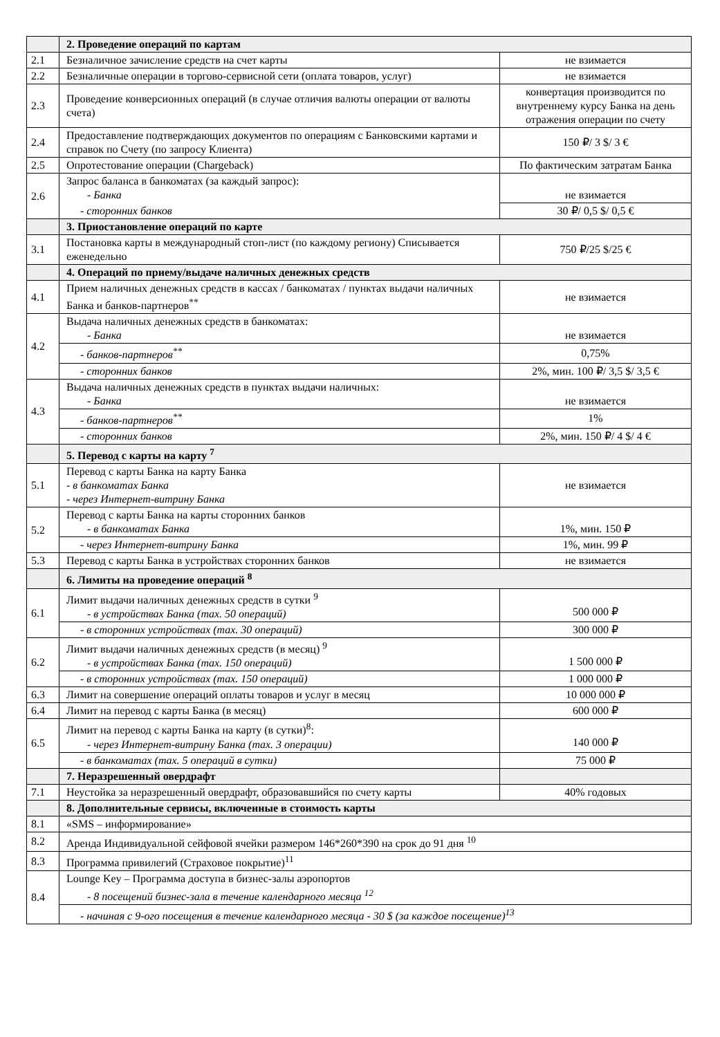| | 2. Проведение операций по картам | |
| 2.1 | Безналичное зачисление средств на счет карты | не взимается |
| 2.2 | Безналичные операции в торгово-сервисной сети (оплата товаров, услуг) | не взимается |
| 2.3 | Проведение конверсионных операций (в случае отличия валюты операции от валюты счета) | конвертация производится по внутреннему курсу Банка на день отражения операции по счету |
| 2.4 | Предоставление подтверждающих документов по операциям с Банковскими картами и справок по Счету (по запросу Клиента) | 150 ₽/ 3 $/ 3 € |
| 2.5 | Опротестование операции (Chargeback) | По фактическим затратам Банка |
| 2.6 | Запрос баланса в банкоматах (за каждый запрос): - Банка | не взимается |
| | - сторонних банков | 30 ₽/ 0,5 $/ 0,5 € |
| | 3. Приостановление операций по карте | |
| 3.1 | Постановка карты в международный стоп-лист (по каждому региону) Списывается еженедельно | 750 ₽/25 $/25 € |
| | 4. Операций по приему/выдаче наличных денежных средств | |
| 4.1 | Прием наличных денежных средств в кассах / банкоматах / пунктах выдачи наличных Банка и банков-партнеров<sup>**</sup> | не взимается |
| 4.2 | Выдача наличных денежных средств в банкоматах: - Банка | не взимается |
| | - банков-партнеров<sup>**</sup> | 0,75% |
| | - сторонних банков | 2%, мин. 100 ₽/ 3,5 $/ 3,5 € |
| 4.3 | Выдача наличных денежных средств в пунктах выдачи наличных: - Банка | не взимается |
| | - банков-партнеров<sup>**</sup> | 1% |
| | - сторонних банков | 2%, мин. 150 ₽/ 4 $/ 4 € |
| | 5. Перевод с карты на карту <sup>7</sup> | |
| 5.1 | Перевод с карты Банка на карту Банка - в банкоматах Банка - через Интернет-витрину Банка | не взимается |
| 5.2 | Перевод с карты Банка на карты сторонних банков - в банкоматах Банка | 1%, мин. 150 ₽ |
| | - через Интернет-витрину Банка | 1%, мин. 99 ₽ |
| 5.3 | Перевод с карты Банка в устройствах сторонних банков | не взимается |
| | 6. Лимиты на проведение операций <sup>8</sup> | |
| 6.1 | Лимит выдачи наличных денежных средств в сутки <sup>9</sup> - в устройствах Банка (max. 50 операций) | 500 000 ₽ |
| | - в сторонних устройствах (max. 30 операций) | 300 000 ₽ |
| 6.2 | Лимит выдачи наличных денежных средств (в месяц) <sup>9</sup> - в устройствах Банка (max. 150 операций) | 1 500 000 ₽ |
| | - в сторонних устройствах (max. 150 операций) | 1 000 000 ₽ |
| 6.3 | Лимит на совершение операций оплаты товаров и услуг в месяц | 10 000 000 ₽ |
| 6.4 | Лимит на перевод с карты Банка (в месяц) | 600 000 ₽ |
| 6.5 | Лимит на перевод с карты Банка на карту (в сутки)<sup>8</sup>: - через Интернет-витрину Банка (max. 3 операции) | 140 000 ₽ |
| | - в банкоматах (max. 5 операций в сутки) | 75 000 ₽ |
| | 7. Неразрешенный овердрафт | |
| 7.1 | Неустойка за неразрешенный овердрафт, образовавшийся по счету карты | 40% годовых |
| | 8. Дополнительные сервисы, включенные в стоимость карты | |
| 8.1 | «SMS – информирование» | |
| 8.2 | Аренда Индивидуальной сейфовой ячейки размером 146*260*390 на срок до 91 дня <sup>10</sup> | |
| 8.3 | Программа привилегий (Страховое покрытие)<sup>11</sup> | |
| 8.4 | Lounge Key – Программа доступа в бизнес-залы аэропортов - 8 посещений бизнес-зала в течение календарного месяца <sup>12</sup> | |
| | - начиная с 9-ого посещения в течение календарного месяца - 30 $ (за каждое посещение)<sup>13</sup> | |